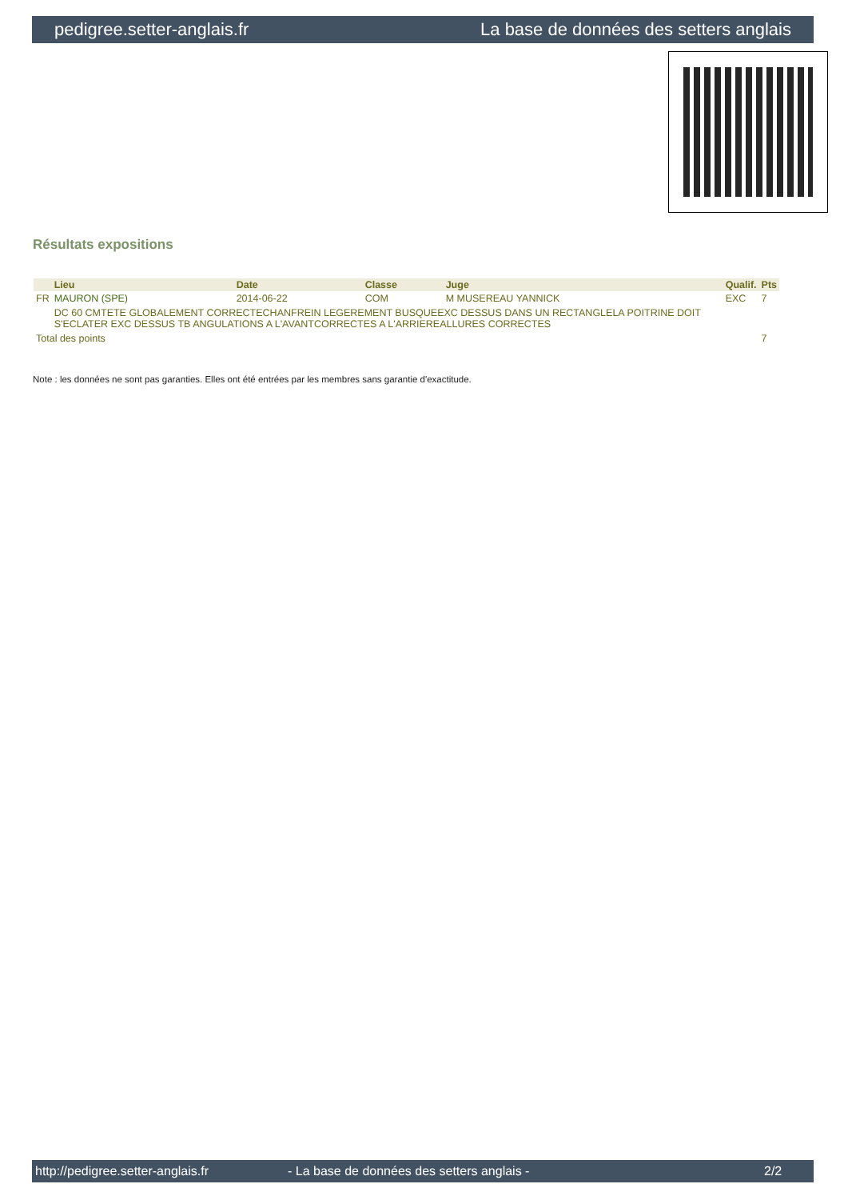pedigree.setter-anglais.fr La base de données des setters anglais
Résultats expositions
| | Lieu | Date | Classe | Juge | Qualif. | Pts |
| --- | --- | --- | --- | --- | --- | --- |
| FR | MAURON (SPE) | 2014-06-22 | COM | M MUSEREAU YANNICK | EXC | 7 |
| | DC 60 CMTETE GLOBALEMENT CORRECTECHANFREIN LEGEREMENT BUSQUEEXC DESSUS DANS UN RECTANGLELA POITRINE DOIT S'ECLATER EXC DESSUS TB ANGULATIONS A L'AVANTCORRECTES A L'ARRIEREALLURES CORRECTES | | | | | |
| Total des points | | | | | | 7 |
Note : les données ne sont pas garanties. Elles ont été entrées par les membres sans garantie d'exactitude.
http://pedigree.setter-anglais.fr - La base de données des setters anglais - 2/2